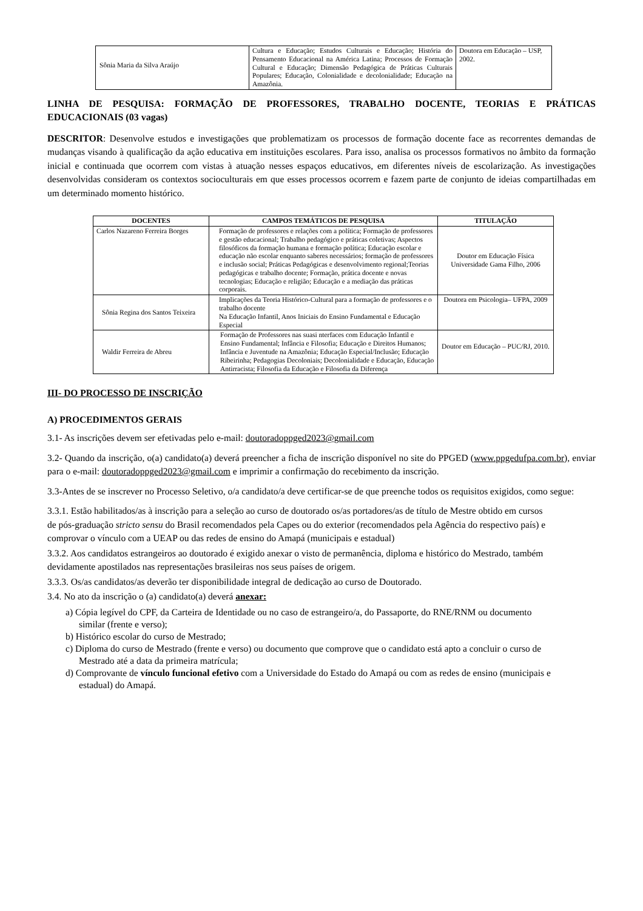| Sônia Maria da Silva Araújo | Cultura e Educação; Estudos Culturais e Educação; História do Pensamento Educacional na América Latina; Processos de Formação Cultural e Educação; Dimensão Pedagógica de Práticas Culturais Populares; Educação, Colonialidade e decolonialidade; Educação na Amazônia. | Doutora em Educação – USP, 2002. |
LINHA DE PESQUISA: FORMAÇÃO DE PROFESSORES, TRABALHO DOCENTE, TEORIAS E PRÁTICAS EDUCACIONAIS (03 vagas)
DESCRITOR: Desenvolve estudos e investigações que problematizam os processos de formação docente face as recorrentes demandas de mudanças visando à qualificação da ação educativa em instituições escolares. Para isso, analisa os processos formativos no âmbito da formação inicial e continuada que ocorrem com vistas à atuação nesses espaços educativos, em diferentes níveis de escolarização. As investigações desenvolvidas consideram os contextos socioculturais em que esses processos ocorrem e fazem parte de conjunto de ideias compartilhadas em um determinado momento histórico.
| DOCENTES | CAMPOS TEMÁTICOS DE PESQUISA | TITULAÇÃO |
| --- | --- | --- |
| Carlos Nazareno Ferreira Borges | Formação de professores e relações com a política; Formação de professores e gestão educacional; Trabalho pedagógico e práticas coletivas; Aspectos filosóficos da formação humana e formação política; Educação escolar e educação não escolar enquanto saberes necessários; formação de professores e inclusão social; Práticas Pedagógicas e desenvolvimento regional;Teorias pedagógicas e trabalho docente; Formação, prática docente e novas tecnologias; Educação e religião; Educação e a mediação das práticas corporais. | Doutor em Educação Física Universidade Gama Filho, 2006 |
| Sônia Regina dos Santos Teixeira | Implicações da Teoria Histórico-Cultural para a formação de professores e o trabalho docente Na Educação Infantil, Anos Iniciais do Ensino Fundamental e Educação Especial | Doutora em Psicologia– UFPA, 2009 |
| Waldir Ferreira de Abreu | Formação de Professores nas suasi nterfaces com Educação Infantil e Ensino Fundamental; Infância e Filosofia; Educação e Direitos Humanos; Infância e Juventude na Amazônia; Educação Especial/Inclusão; Educação Ribeirinha; Pedagogias Decoloniais; Decolonialidade e Educação, Educação Antirracista; Filosofia da Educação e Filosofia da Diferença | Doutor em Educação – PUC/RJ, 2010. |
III- DO PROCESSO DE INSCRIÇÃO
A) PROCEDIMENTOS GERAIS
3.1- As inscrições devem ser efetivadas pelo e-mail: doutoradoppged2023@gmail.com
3.2- Quando da inscrição, o(a) candidato(a) deverá preencher a ficha de inscrição disponível no site do PPGED (www.ppgedufpa.com.br), enviar para o e-mail: doutoradoppged2023@gmail.com e imprimir a confirmação do recebimento da inscrição.
3.3-Antes de se inscrever no Processo Seletivo, o/a candidato/a deve certificar-se de que preenche todos os requisitos exigidos, como segue:
3.3.1. Estão habilitados/as à inscrição para a seleção ao curso de doutorado os/as portadores/as de título de Mestre obtido em cursos de pós-graduação stricto sensu do Brasil recomendados pela Capes ou do exterior (recomendados pela Agência do respectivo país) e comprovar o vínculo com a UEAP ou das redes de ensino do Amapá (municipais e estadual)
3.3.2. Aos candidatos estrangeiros ao doutorado é exigido anexar o visto de permanência, diploma e histórico do Mestrado, também devidamente apostilados nas representações brasileiras nos seus países de origem.
3.3.3. Os/as candidatos/as deverão ter disponibilidade integral de dedicação ao curso de Doutorado.
3.4. No ato da inscrição o (a) candidato(a) deverá anexar:
a) Cópia legível do CPF, da Carteira de Identidade ou no caso de estrangeiro/a, do Passaporte, do RNE/RNM ou documento similar (frente e verso);
b) Histórico escolar do curso de Mestrado;
c) Diploma do curso de Mestrado (frente e verso) ou documento que comprove que o candidato está apto a concluir o curso de Mestrado até a data da primeira matrícula;
d) Comprovante de vínculo funcional efetivo com a Universidade do Estado do Amapá ou com as redes de ensino (municipais e estadual) do Amapá.